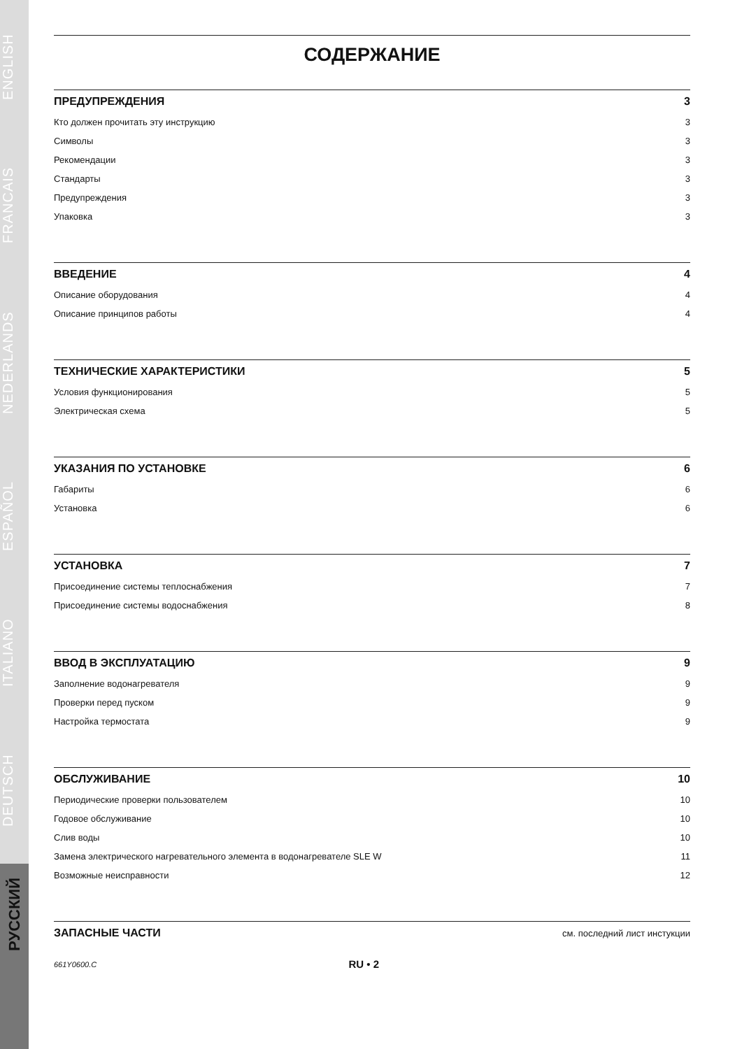DEUTSCH ITALIANO ESPAÑOL NEDERLANDS FRANCAIS ENGLISH
РУССКИЙ
СОДЕРЖАНИЕ
ПРЕДУПРЕЖДЕНИЯ 3
Кто должен прочитать эту инструкцию 3
Символы 3
Рекомендации 3
Стандарты 3
Предупреждения 3
Упаковка 3
ВВЕДЕНИЕ 4
Описание оборудования 4
Описание принципов работы 4
ТЕХНИЧЕСКИЕ ХАРАКТЕРИСТИКИ 5
Условия функционирования 5
Электрическая схема 5
УКАЗАНИЯ ПО УСТАНОВКЕ 6
Габариты 6
Установка 6
УСТАНОВКА 7
Присоединение системы теплоснабжения 7
Присоединение системы водоснабжения 8
ВВОД В ЭКСПЛУАТАЦИЮ 9
Заполнение водонагревателя 9
Проверки перед пуском 9
Настройка термостата 9
ОБСЛУЖИВАНИЕ 10
Периодические проверки пользователем 10
Годовое обслуживание 10
Слив воды 10
Замена электрического нагревательного элемента в водонагревателе SLE W 11
Возможные неисправности 12
ЗАПАСНЫЕ ЧАСТИ см. последний лист инстукции
661Y0600.C RU • 2